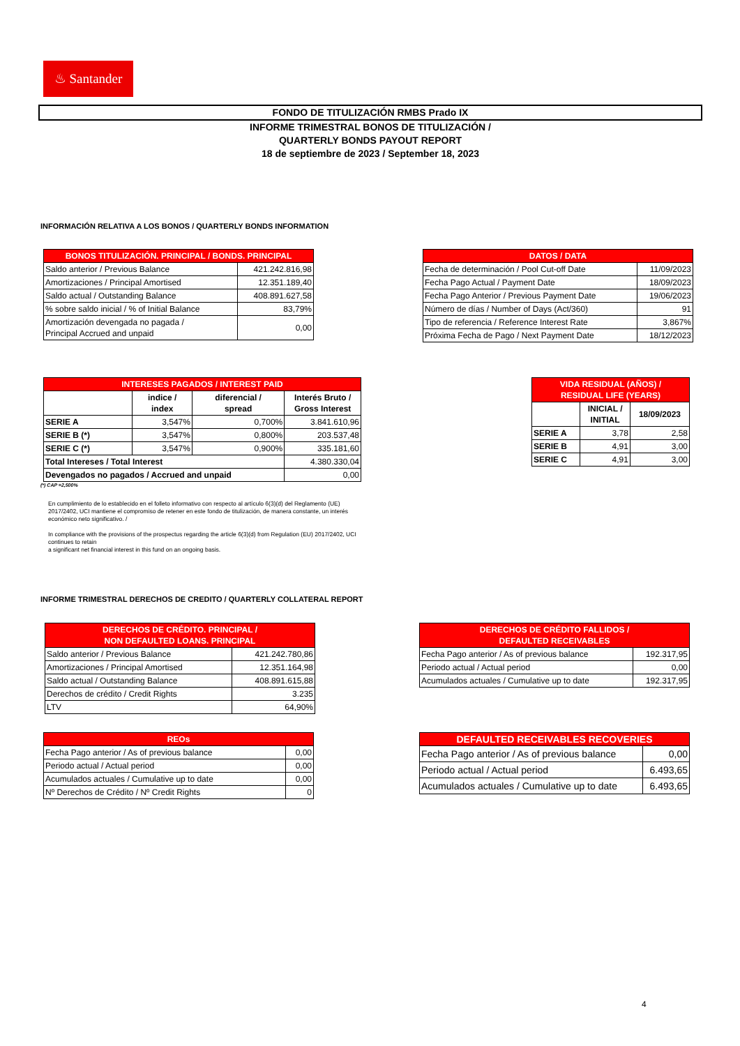♨ Santander
FONDO DE TITULIZACIÓN RMBS Prado IX
INFORME TRIMESTRAL BONOS DE TITULIZACIÓN /
QUARTERLY BONDS PAYOUT REPORT
18 de septiembre de 2023 / September 18, 2023
INFORMACIÓN RELATIVA A LOS BONOS / QUARTERLY BONDS INFORMATION
| BONOS TITULIZACIÓN. PRINCIPAL / BONDS. PRINCIPAL | |
| --- | --- |
| Saldo anterior / Previous Balance | 421.242.816,98 |
| Amortizaciones / Principal Amortised | 12.351.189,40 |
| Saldo actual / Outstanding Balance | 408.891.627,58 |
| % sobre saldo inicial / % of Initial Balance | 83,79% |
| Amortización devengada no pagada / Principal Accrued and unpaid | 0,00 |
| DATOS / DATA | |
| --- | --- |
| Fecha de determinación / Pool Cut-off Date | 11/09/2023 |
| Fecha Pago Actual / Payment Date | 18/09/2023 |
| Fecha Pago Anterior / Previous Payment Date | 19/06/2023 |
| Número de días / Number of Days (Act/360) | 91 |
| Tipo de referencia / Reference Interest Rate | 3,867% |
| Próxima Fecha de Pago / Next Payment Date | 18/12/2023 |
| INTERESES PAGADOS / INTEREST PAID | | | |
| --- | --- | --- | --- |
| | indice / index | diferencial / spread | Interés Bruto / Gross Interest |
| SERIE A | 3,547% | 0,700% | 3.841.610,96 |
| SERIE B (*) | 3,547% | 0,800% | 203.537,48 |
| SERIE C (*) | 3,547% | 0,900% | 335.181,60 |
| Total Intereses / Total Interest | | | 4.380.330,04 |
| Devengados no pagados / Accrued and unpaid | | | 0,00 |
(*) CAP =2,500%
| VIDA RESIDUAL (AÑOS) / RESIDUAL LIFE (YEARS) | | |
| --- | --- | --- |
| | INICIAL / INITIAL | 18/09/2023 |
| SERIE A | 3,78 | 2,58 |
| SERIE B | 4,91 | 3,00 |
| SERIE C | 4,91 | 3,00 |
En cumplimiento de lo establecido en el folleto informativo con respecto al artículo 6(3)(d) del Reglamento (UE) 2017/2402, UCI mantiene el compromiso de retener en este fondo de titulización, de manera constante, un interés económico neto significativo. /
In compliance with the provisions of the prospectus regarding the article 6(3)(d) from Regulation (EU) 2017/2402, UCI continues to retain
a significant net financial interest in this fund on an ongoing basis.
INFORME TRIMESTRAL DERECHOS DE CREDITO / QUARTERLY COLLATERAL REPORT
| DERECHOS DE CRÉDITO. PRINCIPAL / NON DEFAULTED LOANS. PRINCIPAL | |
| --- | --- |
| Saldo anterior / Previous Balance | 421.242.780,86 |
| Amortizaciones / Principal Amortised | 12.351.164,98 |
| Saldo actual / Outstanding Balance | 408.891.615,88 |
| Derechos de crédito / Credit Rights | 3.235 |
| LTV | 64,90% |
| DERECHOS DE CRÉDITO FALLIDOS / DEFAULTED RECEIVABLES | |
| --- | --- |
| Fecha Pago anterior / As of previous balance | 192.317,95 |
| Periodo actual / Actual period | 0,00 |
| Acumulados actuales / Cumulative up to date | 192.317,95 |
| REOs | |
| --- | --- |
| Fecha Pago anterior / As of previous balance | 0,00 |
| Periodo actual / Actual period | 0,00 |
| Acumulados actuales / Cumulative up to date | 0,00 |
| Nº Derechos de Crédito / Nº Credit Rights | 0 |
| DEFAULTED RECEIVABLES RECOVERIES | |
| --- | --- |
| Fecha Pago anterior / As of previous balance | 0,00 |
| Periodo actual / Actual period | 6.493,65 |
| Acumulados actuales / Cumulative up to date | 6.493,65 |
4